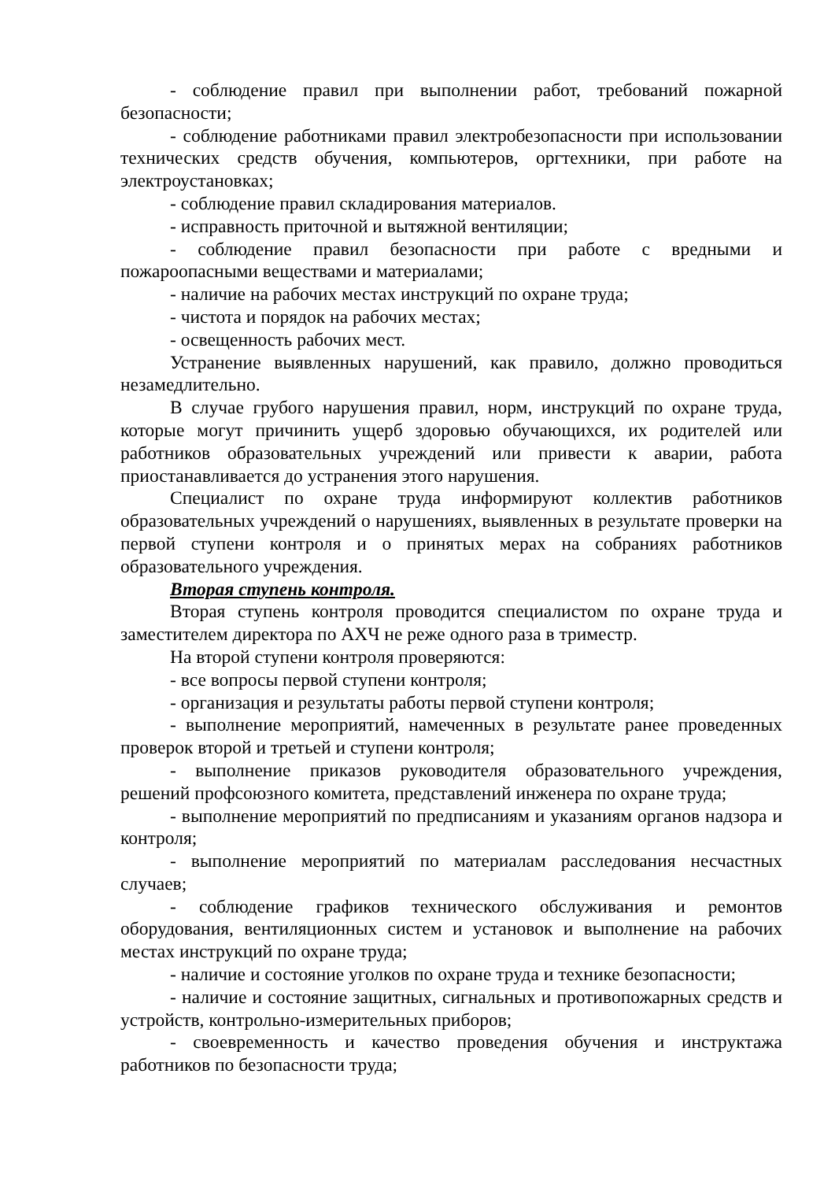- соблюдение правил при выполнении работ, требований пожарной безопасности;
- соблюдение работниками правил электробезопасности при использовании технических средств обучения, компьютеров, оргтехники, при работе на электроустановках;
- соблюдение правил складирования материалов.
- исправность приточной и вытяжной вентиляции;
- соблюдение правил безопасности при работе с вредными и пожароопасными веществами и материалами;
- наличие на рабочих местах инструкций по охране труда;
- чистота и порядок на рабочих местах;
- освещенность рабочих мест.
Устранение выявленных нарушений, как правило, должно проводиться незамедлительно.
В случае грубого нарушения правил, норм, инструкций по охране труда, которые могут причинить ущерб здоровью обучающихся, их родителей или работников образовательных учреждений или привести к аварии, работа приостанавливается до устранения этого нарушения.
Специалист по охране труда информируют коллектив работников образовательных учреждений о нарушениях, выявленных в результате проверки на первой ступени контроля и о принятых мерах на собраниях работников образовательного учреждения.
Вторая ступень контроля.
Вторая ступень контроля проводится специалистом по охране труда и заместителем директора по АХЧ не реже одного раза в триместр.
На второй ступени контроля проверяются:
- все вопросы первой ступени контроля;
- организация и результаты работы первой ступени контроля;
- выполнение мероприятий, намеченных в результате ранее проведенных проверок второй и третьей и ступени контроля;
- выполнение приказов руководителя образовательного учреждения, решений профсоюзного комитета, представлений инженера по охране труда;
- выполнение мероприятий по предписаниям и указаниям органов надзора и контроля;
- выполнение мероприятий по материалам расследования несчастных случаев;
- соблюдение графиков технического обслуживания и ремонтов оборудования, вентиляционных систем и установок и выполнение на рабочих местах инструкций по охране труда;
- наличие и состояние уголков по охране труда и технике безопасности;
- наличие и состояние защитных, сигнальных и противопожарных средств и устройств, контрольно-измерительных приборов;
- своевременность и качество проведения обучения и инструктажа работников по безопасности труда;